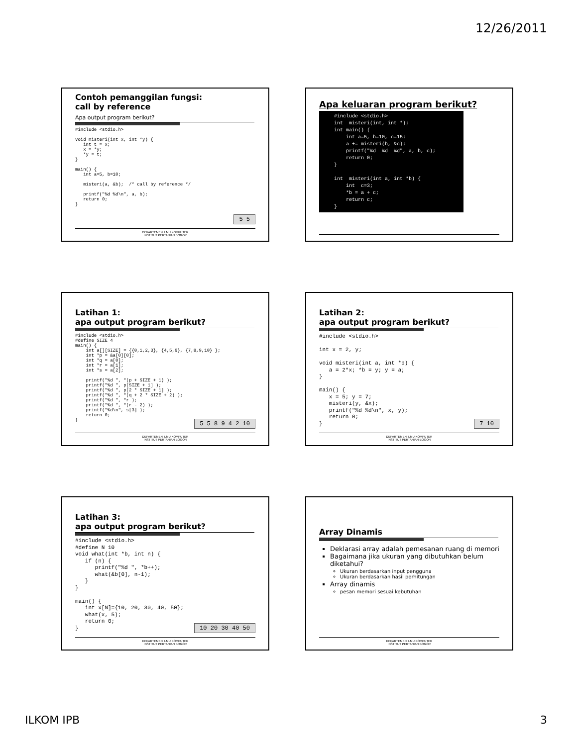12/26/2011
Contoh pemanggilan fungsi:
call by reference
Apa output program berikut?
#include <stdio.h>

void misteri(int x, int *y) {
   int t = x;
   x = *y;
   *y = t;
}

main() {
   int a=5, b=10;

   misteri(a, &b);  /* call by reference */

   printf("%d %d\n", a, b);
   return 0;
}
5 5
DEPARTEMEN ILMU KOMPUTER
INSTITUT PERTANIAN BOGOR
Apa keluaran program berikut?
#include <stdio.h>
int  misteri(int, int *);
int main() {
    int a=5, b=10, c=15;
    a += misteri(b, &c);
    printf("%d  %d  %d", a, b, c);
    return 0;
}

int  misteri(int a, int *b) {
    int  c=3;
    *b = a + c;
    return c;
}
Latihan 1:
apa output program berikut?
#include <stdio.h>
#define SIZE 4
main() {
    int a[][SIZE] = {{0,1,2,3}, {4,5,6}, {7,8,9,10} };
    int *p = &a[0][0];
    int *q = a[0];
    int *r = a[1];
    int *s = a[2];

    printf("%d ", *(p + SIZE + 1) );
    printf("%d ", p[SIZE + 1] );
    printf("%d ", p[2 * SIZE + 1] );
    printf("%d ", *(q + 2 * SIZE + 2) );
    printf("%d ", *r );
    printf("%d ", *(r - 2) );
    printf("%d\n", s[3] );
    return 0;
}
5 5 8 9 4 2 10
DEPARTEMEN ILMU KOMPUTER
INSTITUT PERTANIAN BOGOR
Latihan 2:
apa output program berikut?
#include <stdio.h>

int x = 2, y;

void misteri(int a, int *b) {
   a = 2*x; *b = y; y = a;
}

main() {
   x = 5; y = 7;
   misteri(y, &x);
   printf("%d %d\n", x, y);
   return 0;
}
7 10
DEPARTEMEN ILMU KOMPUTER
INSTITUT PERTANIAN BOGOR
Latihan 3:
apa output program berikut?
#include <stdio.h>
#define N 10
void what(int *b, int n) {
   if (n) {
      printf("%d ", *b++);
      what(&b[0], n-1);
   }
}

main() {
   int x[N]={10, 20, 30, 40, 50};
   what(x, 5);
   return 0;
}
10 20 30 40 50
DEPARTEMEN ILMU KOMPUTER
INSTITUT PERTANIAN BOGOR
Array Dinamis
Deklarasi array adalah pemesanan ruang di memori
Bagaimana jika ukuran yang dibutuhkan belum diketahui?
Ukuran berdasarkan input pengguna
Ukuran berdasarkan hasil perhitungan
Array dinamis
pesan memori sesuai kebutuhan
DEPARTEMEN ILMU KOMPUTER
INSTITUT PERTANIAN BOGOR
ILKOM IPB 3